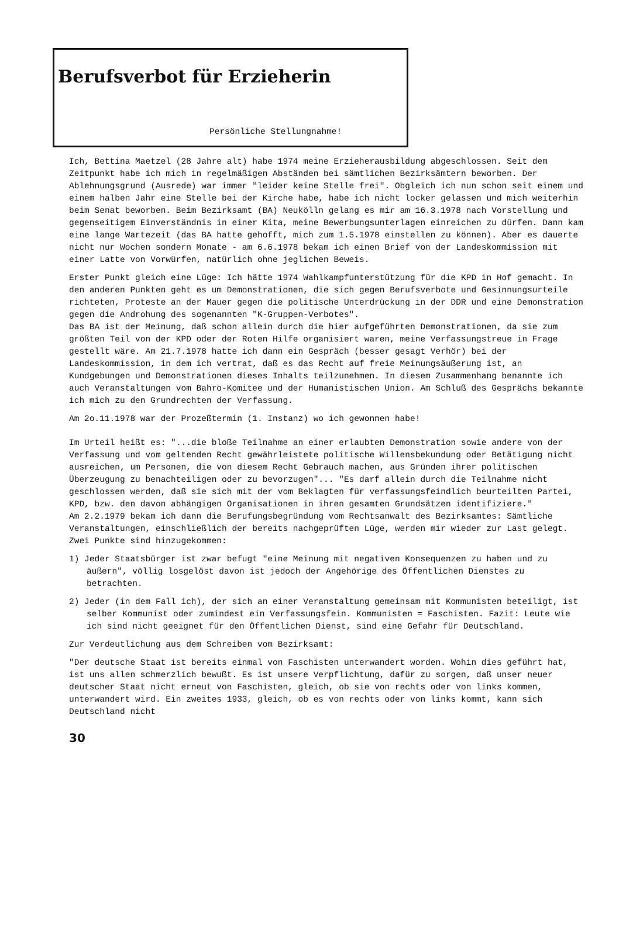Berufsverbot für Erzieherin
Persönliche Stellungnahme!
Ich, Bettina Maetzel (28 Jahre alt) habe 1974 meine Erzieherausbildung abgeschlossen. Seit dem Zeitpunkt habe ich mich in regelmäßigen Abständen bei sämtlichen Bezirksämtern beworben. Der Ablehnungsgrund (Ausrede) war immer "leider keine Stelle frei". Obgleich ich nun schon seit einem und einem halben Jahr eine Stelle bei der Kirche habe, habe ich nicht locker gelassen und mich weiterhin beim Senat beworben. Beim Bezirksamt (BA) Neukölln gelang es mir am 16.3.1978 nach Vorstellung und gegenseitigem Einverständnis in einer Kita, meine Bewerbungsunterlagen einreichen zu dürfen. Dann kam eine lange Wartezeit (das BA hatte gehofft, mich zum 1.5.1978 einstellen zu können). Aber es dauerte nicht nur Wochen sondern Monate - am 6.6.1978 bekam ich einen Brief von der Landeskommission mit einer Latte von Vorwürfen, natürlich ohne jeglichen Beweis.
Erster Punkt gleich eine Lüge: Ich hätte 1974 Wahlkampfunterstützung für die KPD in Hof gemacht. In den anderen Punkten geht es um Demonstrationen, die sich gegen Berufsverbote und Gesinnungsurteile richteten, Proteste an der Mauer gegen die politische Unterdrückung in der DDR und eine Demonstration gegen die Androhung des sogenannten "K-Gruppen-Verbotes".
Das BA ist der Meinung, daß schon allein durch die hier aufgeführten Demonstrationen, da sie zum größten Teil von der KPD oder der Roten Hilfe organisiert waren, meine Verfassungstreue in Frage gestellt wäre. Am 21.7.1978 hatte ich dann ein Gespräch (besser gesagt Verhör) bei der Landeskommission, in dem ich vertrat, daß es das Recht auf freie Meinungsäußerung ist, an Kundgebungen und Demonstrationen dieses Inhalts teilzunehmen. In diesem Zusammenhang benannte ich auch Veranstaltungen vom Bahro-Komitee und der Humanistischen Union. Am Schluß des Gesprächs bekannte ich mich zu den Grundrechten der Verfassung.
Am 2o.11.1978 war der Prozeßtermin (1. Instanz) wo ich gewonnen habe!
Im Urteil heißt es: "...die bloße Teilnahme an einer erlaubten Demonstration sowie andere von der Verfassung und vom geltenden Recht gewährleistete politische Willensbekundung oder Betätigung nicht ausreichen, um Personen, die von diesem Recht Gebrauch machen, aus Gründen ihrer politischen Überzeugung zu benachteiligen oder zu bevorzugen"... "Es darf allein durch die Teilnahme nicht geschlossen werden, daß sie sich mit der vom Beklagten für verfassungsfeindlich beurteilten Partei, KPD, bzw. den davon abhängigen Organisationen in ihren gesamten Grundsätzen identifiziere."
Am 2.2.1979 bekam ich dann die Berufungsbegründung vom Rechtsanwalt des Bezirksamtes: Sämtliche Veranstaltungen, einschließlich der bereits nachgeprüften Lüge, werden mir wieder zur Last gelegt.
Zwei Punkte sind hinzugekommen:
1) Jeder Staatsbürger ist zwar befugt "eine Meinung mit negativen Konsequenzen zu haben und zu äußern", völlig losgelöst davon ist jedoch der Angehörige des Öffentlichen Dienstes zu betrachten.
2) Jeder (in dem Fall ich), der sich an einer Veranstaltung gemeinsam mit Kommunisten beteiligt, ist selber Kommunist oder zumindest ein Verfassungsfein. Kommunisten = Faschisten. Fazit: Leute wie ich sind nicht geeignet für den Öffentlichen Dienst, sind eine Gefahr für Deutschland.
Zur Verdeutlichung aus dem Schreiben vom Bezirksamt:
"Der deutsche Staat ist bereits einmal von Faschisten unterwandert worden. Wohin dies geführt hat, ist uns allen schmerzlich bewußt. Es ist unsere Verpflichtung, dafür zu sorgen, daß unser neuer deutscher Staat nicht erneut von Faschisten, gleich, ob sie von rechts oder von links kommen, unterwandert wird. Ein zweites 1933, gleich, ob es von rechts oder von links kommt, kann sich Deutschland nicht
30